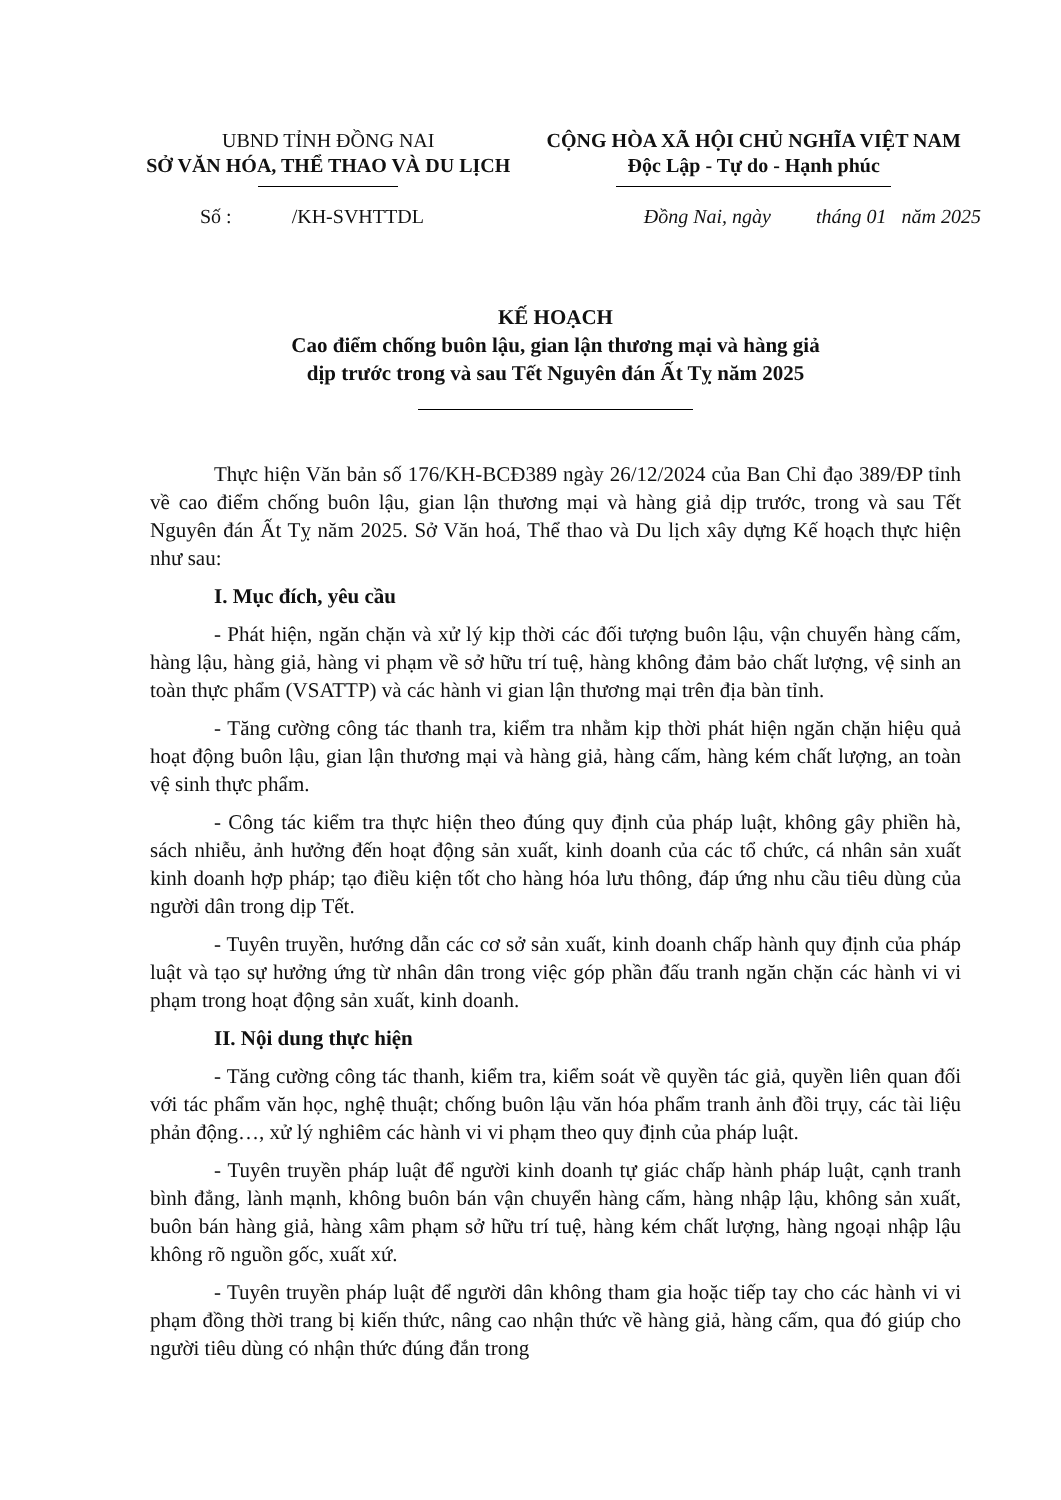UBND TỈNH ĐỒNG NAI
SỞ VĂN HÓA, THỂ THAO VÀ DU LỊCH
CỘNG HÒA XÃ HỘI CHỦ NGHĨA VIỆT NAM
Độc Lập - Tự do - Hạnh phúc
Số : /KH-SVHTTDL Đồng Nai, ngày tháng 01 năm 2025
KẾ HOẠCH
Cao điểm chống buôn lậu, gian lận thương mại và hàng giả
dịp trước trong và sau Tết Nguyên đán Ất Tỵ năm 2025
Thực hiện Văn bản số 176/KH-BCĐ389 ngày 26/12/2024 của Ban Chỉ đạo 389/ĐP tỉnh về cao điểm chống buôn lậu, gian lận thương mại và hàng giả dịp trước, trong và sau Tết Nguyên đán Ất Tỵ năm 2025. Sở Văn hoá, Thể thao và Du lịch xây dựng Kế hoạch thực hiện như sau:
I. Mục đích, yêu cầu
- Phát hiện, ngăn chặn và xử lý kịp thời các đối tượng buôn lậu, vận chuyển hàng cấm, hàng lậu, hàng giả, hàng vi phạm về sở hữu trí tuệ, hàng không đảm bảo chất lượng, vệ sinh an toàn thực phẩm (VSATTP) và các hành vi gian lận thương mại trên địa bàn tỉnh.
- Tăng cường công tác thanh tra, kiểm tra nhằm kịp thời phát hiện ngăn chặn hiệu quả hoạt động buôn lậu, gian lận thương mại và hàng giả, hàng cấm, hàng kém chất lượng, an toàn vệ sinh thực phẩm.
- Công tác kiểm tra thực hiện theo đúng quy định của pháp luật, không gây phiền hà, sách nhiễu, ảnh hưởng đến hoạt động sản xuất, kinh doanh của các tổ chức, cá nhân sản xuất kinh doanh hợp pháp; tạo điều kiện tốt cho hàng hóa lưu thông, đáp ứng nhu cầu tiêu dùng của người dân trong dịp Tết.
- Tuyên truyền, hướng dẫn các cơ sở sản xuất, kinh doanh chấp hành quy định của pháp luật và tạo sự hưởng ứng từ nhân dân trong việc góp phần đấu tranh ngăn chặn các hành vi vi phạm trong hoạt động sản xuất, kinh doanh.
II. Nội dung thực hiện
- Tăng cường công tác thanh, kiểm tra, kiểm soát về quyền tác giả, quyền liên quan đối với tác phẩm văn học, nghệ thuật; chống buôn lậu văn hóa phẩm tranh ảnh đồi trụy, các tài liệu phản động…, xử lý nghiêm các hành vi vi phạm theo quy định của pháp luật.
- Tuyên truyền pháp luật để người kinh doanh tự giác chấp hành pháp luật, cạnh tranh bình đẳng, lành mạnh, không buôn bán vận chuyển hàng cấm, hàng nhập lậu, không sản xuất, buôn bán hàng giả, hàng xâm phạm sở hữu trí tuệ, hàng kém chất lượng, hàng ngoại nhập lậu không rõ nguồn gốc, xuất xứ.
- Tuyên truyền pháp luật để người dân không tham gia hoặc tiếp tay cho các hành vi vi phạm đồng thời trang bị kiến thức, nâng cao nhận thức về hàng giả, hàng cấm, qua đó giúp cho người tiêu dùng có nhận thức đúng đắn trong